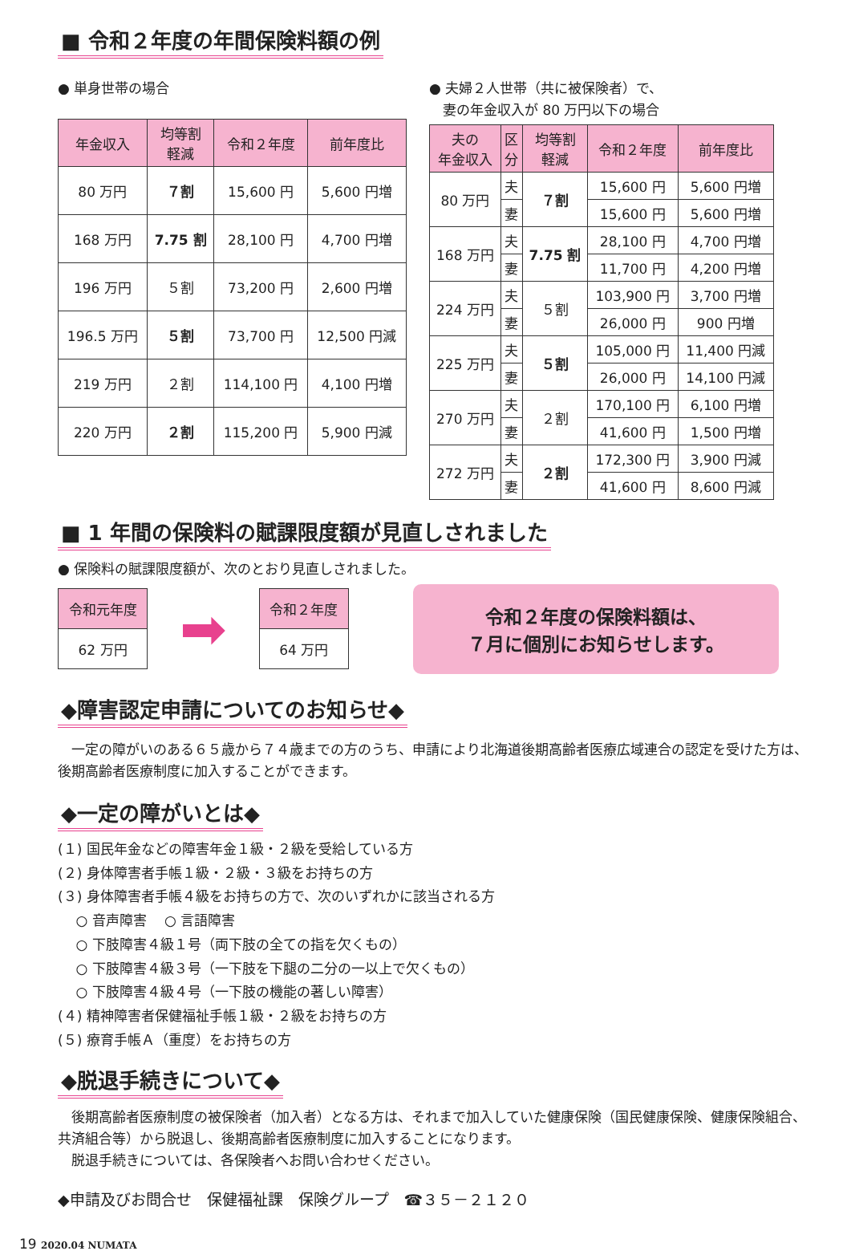■ 令和２年度の年間保険料額の例
● 単身世帯の場合
| 年金収入 | 均等割 軽減 | 令和２年度 | 前年度比 |
| --- | --- | --- | --- |
| 80 万円 | ７割 | 15,600 円 | 5,600 円増 |
| 168 万円 | 7.75 割 | 28,100 円 | 4,700 円増 |
| 196 万円 | ５割 | 73,200 円 | 2,600 円増 |
| 196.5 万円 | ５割 | 73,700 円 | 12,500 円減 |
| 219 万円 | ２割 | 114,100 円 | 4,100 円増 |
| 220 万円 | ２割 | 115,200 円 | 5,900 円減 |
● 夫婦２人世帯（共に被保険者）で、
　妻の年金収入が 80 万円以下の場合
| 夫の 年金収入 | 区 分 | 均等割 軽減 | 令和２年度 | 前年度比 |
| --- | --- | --- | --- | --- |
| 80 万円 | 夫 | ７割 | 15,600 円 | 5,600 円増 |
| | 妻 | | 15,600 円 | 5,600 円増 |
| 168 万円 | 夫 | 7.75 割 | 28,100 円 | 4,700 円増 |
| | 妻 | | 11,700 円 | 4,200 円増 |
| 224 万円 | 夫 | ５割 | 103,900 円 | 3,700 円増 |
| | 妻 | | 26,000 円 | 900 円増 |
| 225 万円 | 夫 | ５割 | 105,000 円 | 11,400 円減 |
| | 妻 | | 26,000 円 | 14,100 円減 |
| 270 万円 | 夫 | ２割 | 170,100 円 | 6,100 円増 |
| | 妻 | | 41,600 円 | 1,500 円増 |
| 272 万円 | 夫 | ２割 | 172,300 円 | 3,900 円減 |
| | 妻 | | 41,600 円 | 8,600 円減 |
■ 1 年間の保険料の賦課限度額が見直しされました
● 保険料の賦課限度額が、次のとおり見直しされました。
令和元年度
62 万円
➡
令和２年度
64 万円
令和２年度の保険料額は、
７月に個別にお知らせします。
◆障害認定申請についてのお知らせ◆
　一定の障がいのある６５歳から７４歳までの方のうち、申請により北海道後期高齢者医療広域連合の認定を受けた方は、後期高齢者医療制度に加入することができます。
◆一定の障がいとは◆
(１) 国民年金などの障害年金１級・２級を受給している方
(２) 身体障害者手帳１級・２級・３級をお持ちの方
(３) 身体障害者手帳４級をお持ちの方で、次のいずれかに該当される方
　 ○ 音声障害　 ○ 言語障害
　 ○ 下肢障害４級１号（両下肢の全ての指を欠くもの）
　 ○ 下肢障害４級３号（一下肢を下腿の二分の一以上で欠くもの）
　 ○ 下肢障害４級４号（一下肢の機能の著しい障害）
(４) 精神障害者保健福祉手帳１級・２級をお持ちの方
(５) 療育手帳Ａ（重度）をお持ちの方
◆脱退手続きについて◆
　後期高齢者医療制度の被保険者（加入者）となる方は、それまで加入していた健康保険（国民健康保険、健康保険組合、共済組合等）から脱退し、後期高齢者医療制度に加入することになります。
　脱退手続きについては、各保険者へお問い合わせください。
◆申請及びお問合せ　保健福祉課　保険グループ　☎３５－２１２０
19 2020.04 NUMATA